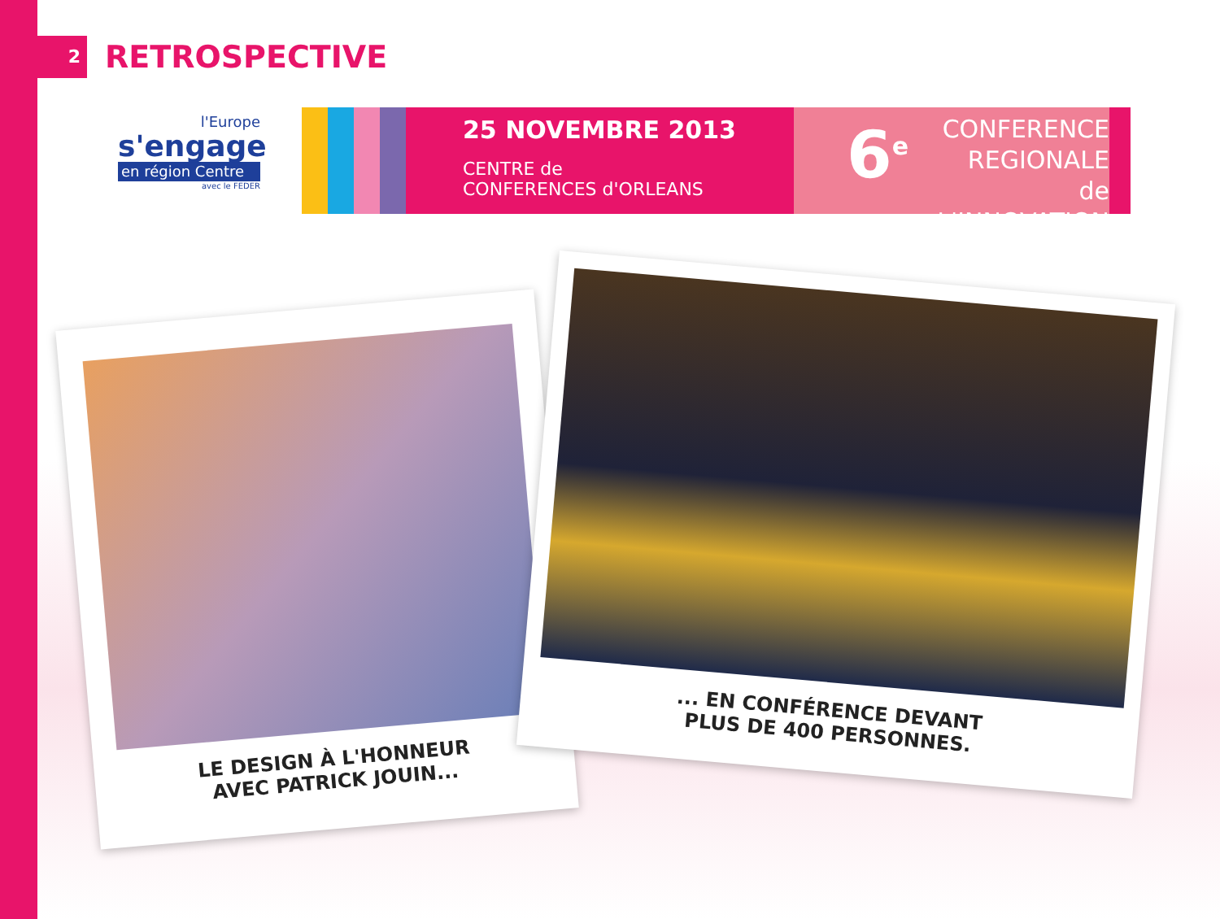2
RETROSPECTIVE
l'Europe
s'engage
en région Centre
avec le FEDER
25 NOVEMBRE 2013
CENTRE de
CONFERENCES d'ORLEANS
6<sup>e</sup>
CONFERENCE
REGIONALE
de L'INNOVATION
LE DESIGN À L'HONNEUR
AVEC PATRICK JOUIN...
... EN CONFÉRENCE DEVANT
PLUS DE 400 PERSONNES.